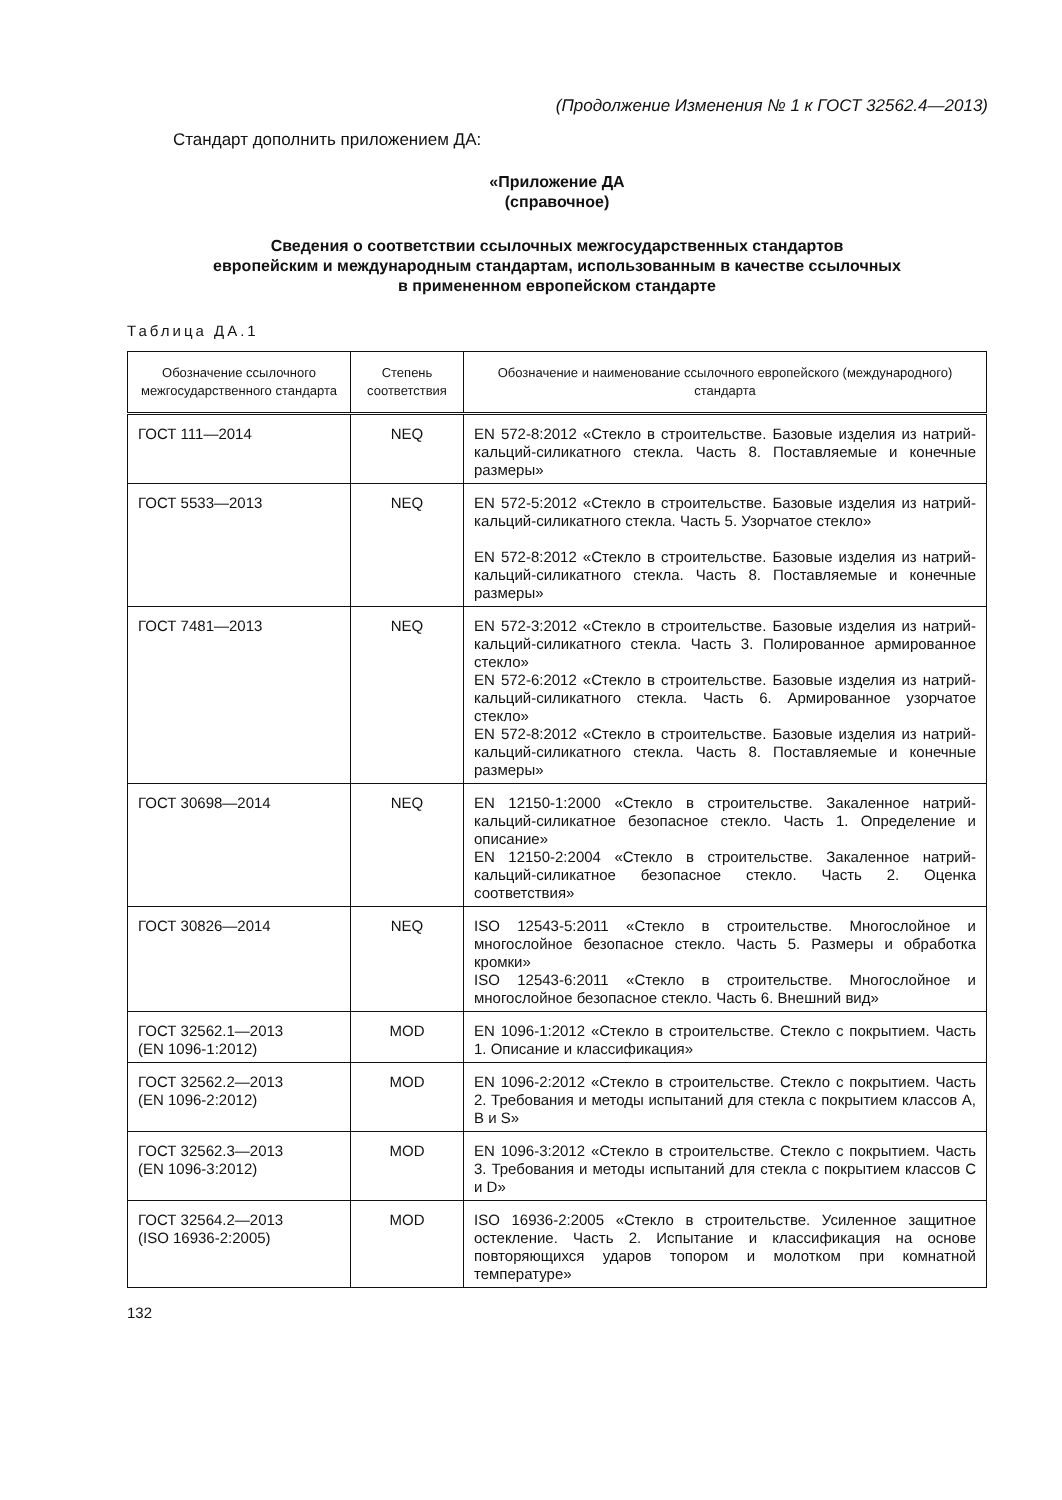(Продолжение Изменения № 1 к ГОСТ 32562.4—2013)
Стандарт дополнить приложением ДА:
«Приложение ДА
(справочное)
Сведения о соответствии ссылочных межгосударственных стандартов
европейским и международным стандартам, использованным в качестве ссылочных
в примененном европейском стандарте
Таблица ДА.1
| Обозначение ссылочного межгосударственного стандарта | Степень соответствия | Обозначение и наименование ссылочного европейского (международного) стандарта |
| --- | --- | --- |
| ГОСТ 111—2014 | NEQ | EN 572-8:2012 «Стекло в строительстве. Базовые изделия из натрий-кальций-силикатного стекла. Часть 8. Поставляемые и конечные размеры» |
| ГОСТ 5533—2013 | NEQ | EN 572-5:2012 «Стекло в строительстве. Базовые изделия из натрий-кальций-силикатного стекла. Часть 5. Узорчатое стекло» EN 572-8:2012 «Стекло в строительстве. Базовые изделия из натрий-кальций-силикатного стекла. Часть 8. Поставляемые и конечные размеры» |
| ГОСТ 7481—2013 | NEQ | EN 572-3:2012 «Стекло в строительстве. Базовые изделия из натрий-кальций-силикатного стекла. Часть 3. Полированное армированное стекло» EN 572-6:2012 «Стекло в строительстве. Базовые изделия из натрий-кальций-силикатного стекла. Часть 6. Армированное узорчатое стекло» EN 572-8:2012 «Стекло в строительстве. Базовые изделия из натрий-кальций-силикатного стекла. Часть 8. Поставляемые и конечные размеры» |
| ГОСТ 30698—2014 | NEQ | EN 12150-1:2000 «Стекло в строительстве. Закаленное натрий-кальций-силикатное безопасное стекло. Часть 1. Определение и описание» EN 12150-2:2004 «Стекло в строительстве. Закаленное натрий-кальций-силикатное безопасное стекло. Часть 2. Оценка соответствия» |
| ГОСТ 30826—2014 | NEQ | ISO 12543-5:2011 «Стекло в строительстве. Многослойное и многослойное безопасное стекло. Часть 5. Размеры и обработка кромки» ISO 12543-6:2011 «Стекло в строительстве. Многослойное и многослойное безопасное стекло. Часть 6. Внешний вид» |
| ГОСТ 32562.1—2013 (EN 1096-1:2012) | MOD | EN 1096-1:2012 «Стекло в строительстве. Стекло с покрытием. Часть 1. Описание и классификация» |
| ГОСТ 32562.2—2013 (EN 1096-2:2012) | MOD | EN 1096-2:2012 «Стекло в строительстве. Стекло с покрытием. Часть 2. Требования и методы испытаний для стекла с покрытием классов А, В и S» |
| ГОСТ 32562.3—2013 (EN 1096-3:2012) | MOD | EN 1096-3:2012 «Стекло в строительстве. Стекло с покрытием. Часть 3. Требования и методы испытаний для стекла с покрытием классов С и D» |
| ГОСТ 32564.2—2013 (ISO 16936-2:2005) | MOD | ISO 16936-2:2005 «Стекло в строительстве. Усиленное защитное остекление. Часть 2. Испытание и классификация на основе повторяющихся ударов топором и молотком при комнатной температуре» |
132